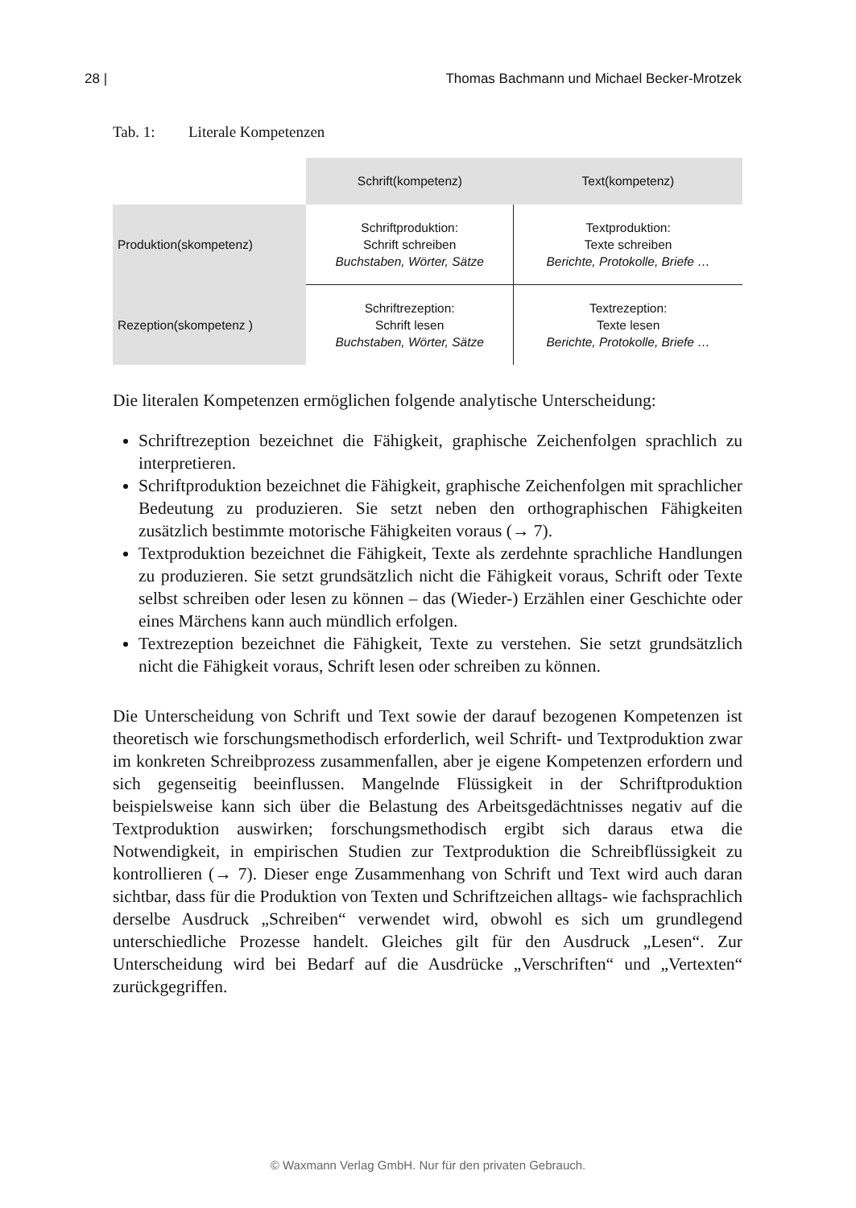28 | Thomas Bachmann und Michael Becker-Mrotzek
Tab. 1: Literale Kompetenzen
| | Schrift(kompetenz) | Text(kompetenz) |
| Produktion(skompetenz) | Schriftproduktion: Schrift schreiben Buchstaben, Wörter, Sätze | Textproduktion: Texte schreiben Berichte, Protokolle, Briefe … |
| Rezeption(skompetenz ) | Schriftrezeption: Schrift lesen Buchstaben, Wörter, Sätze | Textrezeption: Texte lesen Berichte, Protokolle, Briefe … |
Die literalen Kompetenzen ermöglichen folgende analytische Unterscheidung:
Schriftrezeption bezeichnet die Fähigkeit, graphische Zeichenfolgen sprachlich zu interpretieren.
Schriftproduktion bezeichnet die Fähigkeit, graphische Zeichenfolgen mit sprachlicher Bedeutung zu produzieren. Sie setzt neben den orthographischen Fähigkeiten zusätzlich bestimmte motorische Fähigkeiten voraus (→ 7).
Textproduktion bezeichnet die Fähigkeit, Texte als zerdehnte sprachliche Handlungen zu produzieren. Sie setzt grundsätzlich nicht die Fähigkeit voraus, Schrift oder Texte selbst schreiben oder lesen zu können – das (Wieder-) Erzählen einer Geschichte oder eines Märchens kann auch mündlich erfolgen.
Textrezeption bezeichnet die Fähigkeit, Texte zu verstehen. Sie setzt grundsätzlich nicht die Fähigkeit voraus, Schrift lesen oder schreiben zu können.
Die Unterscheidung von Schrift und Text sowie der darauf bezogenen Kompetenzen ist theoretisch wie forschungsmethodisch erforderlich, weil Schrift- und Textproduktion zwar im konkreten Schreibprozess zusammenfallen, aber je eigene Kompetenzen erfordern und sich gegenseitig beeinflussen. Mangelnde Flüssigkeit in der Schriftproduktion beispielsweise kann sich über die Belastung des Arbeitsgedächtnisses negativ auf die Textproduktion auswirken; forschungsmethodisch ergibt sich daraus etwa die Notwendigkeit, in empirischen Studien zur Textproduktion die Schreibflüssigkeit zu kontrollieren (→ 7). Dieser enge Zusammenhang von Schrift und Text wird auch daran sichtbar, dass für die Produktion von Texten und Schriftzeichen alltags- wie fachsprachlich derselbe Ausdruck „Schreiben“ verwendet wird, obwohl es sich um grundlegend unterschiedliche Prozesse handelt. Gleiches gilt für den Ausdruck „Lesen“. Zur Unterscheidung wird bei Bedarf auf die Ausdrücke „Verschriften“ und „Vertexten“ zurückgegriffen.
© Waxmann Verlag GmbH. Nur für den privaten Gebrauch.